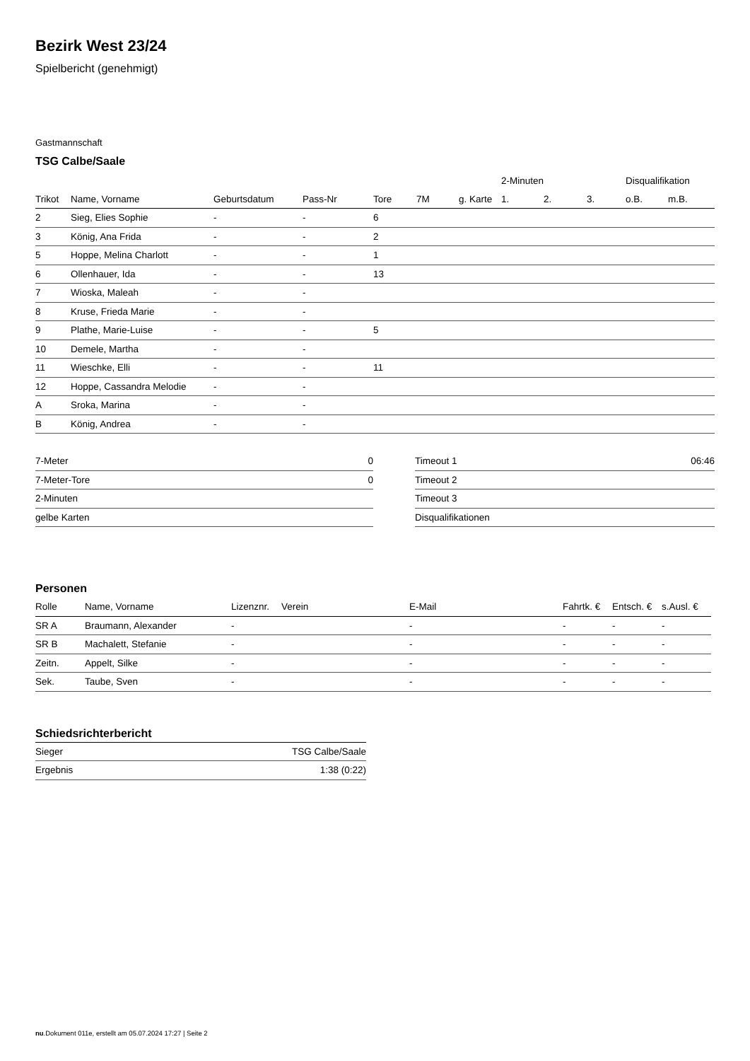Bezirk West 23/24
Spielbericht (genehmigt)
Gastmannschaft
TSG Calbe/Saale
| | | | | | | | 2-Minuten | | | Disqualifikation | |
| Trikot | Name, Vorname | Geburtsdatum | Pass-Nr | Tore | 7M | g. Karte | 1. | 2. | 3. | o.B. | m.B. |
| 2 | Sieg, Elies Sophie | - | - | 6 | | | | | | | |
| 3 | König, Ana Frida | - | - | 2 | | | | | | | |
| 5 | Hoppe, Melina Charlott | - | - | 1 | | | | | | | |
| 6 | Ollenhauer, Ida | - | - | 13 | | | | | | | |
| 7 | Wioska, Maleah | - | - | | | | | | | | |
| 8 | Kruse, Frieda Marie | - | - | | | | | | | | |
| 9 | Plathe, Marie-Luise | - | - | 5 | | | | | | | |
| 10 | Demele, Martha | - | - | | | | | | | | |
| 11 | Wieschke, Elli | - | - | 11 | | | | | | | |
| 12 | Hoppe, Cassandra Melodie | - | - | | | | | | | | |
| A | Sroka, Marina | - | - | | | | | | | | |
| B | König, Andrea | - | - | | | | | | | | |
| 7-Meter | 0 |
| 7-Meter-Tore | 0 |
| 2-Minuten | |
| gelbe Karten | |
| Timeout 1 | 06:46 |
| Timeout 2 | |
| Timeout 3 | |
| Disqualifikationen | |
Personen
| Rolle | Name, Vorname | Lizenznr. | Verein | E-Mail | Fahrtk. € | Entsch. € | s.Ausl. € |
| --- | --- | --- | --- | --- | --- | --- | --- |
| SR A | Braumann, Alexander | - | | - | - | - | - |
| SR B | Machalett, Stefanie | - | | - | - | - | - |
| Zeitn. | Appelt, Silke | - | | - | - | - | - |
| Sek. | Taube, Sven | - | | - | - | - | - |
Schiedsrichterbericht
| Sieger | TSG Calbe/Saale |
| Ergebnis | 1:38 (0:22) |
nu.Dokument 011e, erstellt am 05.07.2024 17:27 | Seite 2